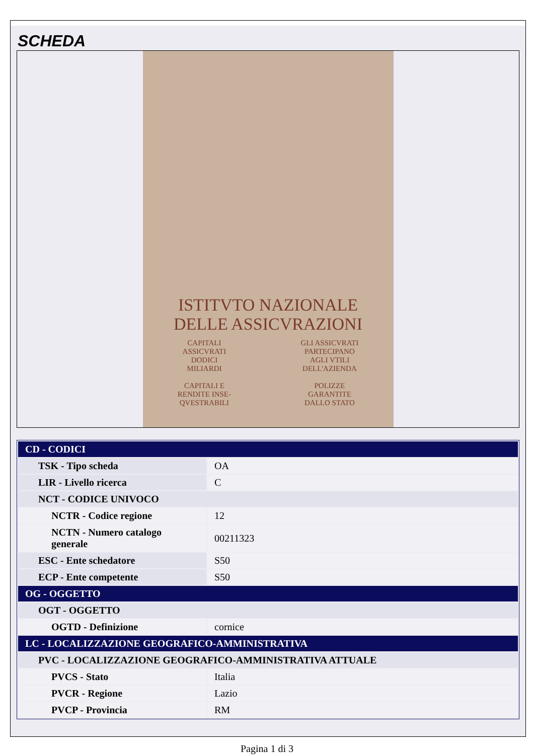SCHEDA
ISTITVTO NAZIONALE
DELLE ASSICVRAZIONI
CAPITALI
ASSICVRATI
DODICI
MILIARDI
CAPITALI E
RENDITE INSE-
QVESTRABILI
GLI ASSICVRATI
PARTECIPANO
AGLI VTILI
DELL'AZIENDA
POLIZZE
GARANTITE
DALLO STATO
| CD - CODICI | |
| TSK - Tipo scheda | OA |
| LIR - Livello ricerca | C |
| NCT - CODICE UNIVOCO | |
| NCTR - Codice regione | 12 |
| NCTN - Numero catalogo generale | 00211323 |
| ESC - Ente schedatore | S50 |
| ECP - Ente competente | S50 |
| OG - OGGETTO | |
| OGT - OGGETTO | |
| OGTD - Definizione | cornice |
| LC - LOCALIZZAZIONE GEOGRAFICO-AMMINISTRATIVA | |
| PVC - LOCALIZZAZIONE GEOGRAFICO-AMMINISTRATIVA ATTUALE | |
| PVCS - Stato | Italia |
| PVCR - Regione | Lazio |
| PVCP - Provincia | RM |
Pagina 1 di 3